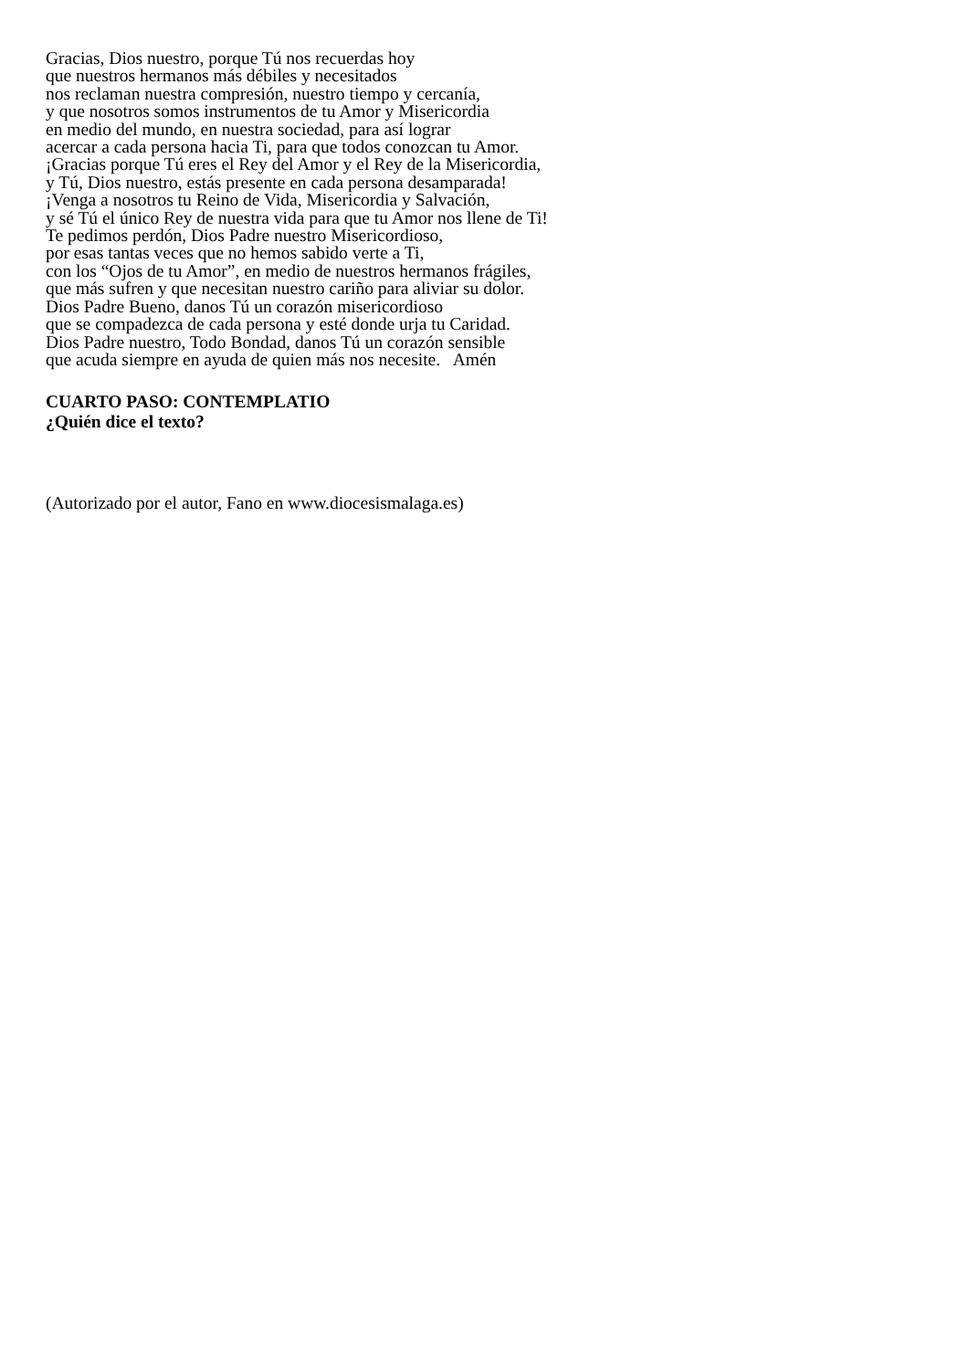Gracias, Dios nuestro, porque Tú nos recuerdas hoy
que nuestros hermanos más débiles y necesitados
nos reclaman nuestra compresión, nuestro tiempo y cercanía,
y que nosotros somos instrumentos de tu Amor y Misericordia
en medio del mundo, en nuestra sociedad, para así lograr
acercar a cada persona hacia Ti, para que todos conozcan tu Amor.
¡Gracias porque Tú eres el Rey del Amor y el Rey de la Misericordia,
y Tú, Dios nuestro, estás presente en cada persona desamparada!
¡Venga a nosotros tu Reino de Vida, Misericordia y Salvación,
y sé Tú el único Rey de nuestra vida para que tu Amor nos llene de Ti!
Te pedimos perdón, Dios Padre nuestro Misericordioso,
por esas tantas veces que no hemos sabido verte a Ti,
con los “Ojos de tu Amor”, en medio de nuestros hermanos frágiles,
que más sufren y que necesitan nuestro cariño para aliviar su dolor.
Dios Padre Bueno, danos Tú un corazón misericordioso
que se compadezca de cada persona y esté donde urja tu Caridad.
Dios Padre nuestro, Todo Bondad, danos Tú un corazón sensible
que acuda siempre en ayuda de quien más nos necesite. Amén
CUARTO PASO: CONTEMPLATIO
¿Quién dice el texto?
(Autorizado por el autor, Fano en www.diocesismalaga.es)